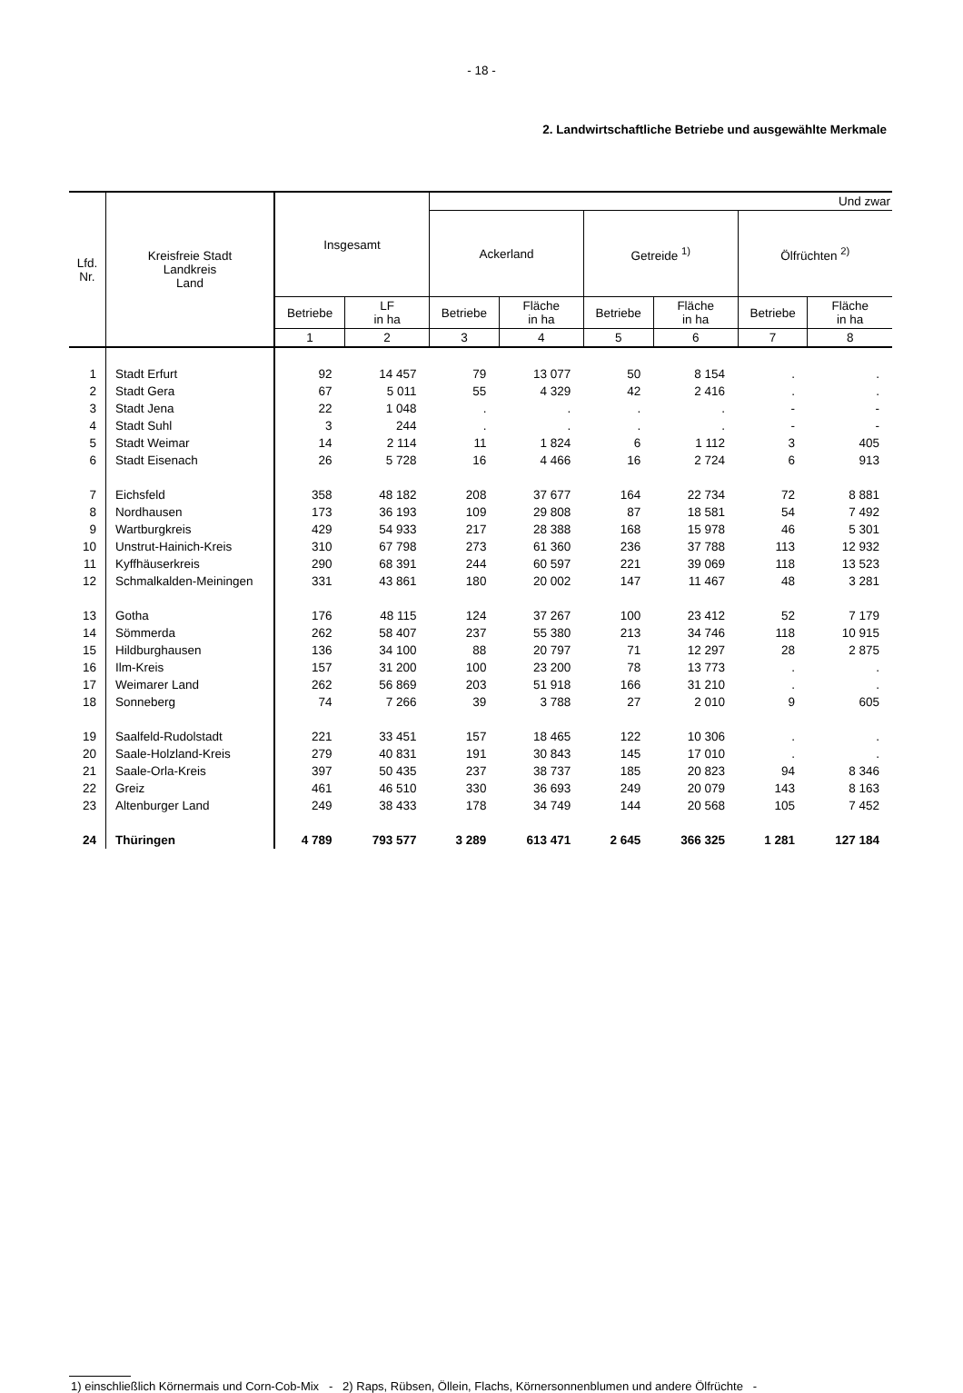- 18 -
2. Landwirtschaftliche Betriebe und ausgewählte Merkmale
| Lfd. Nr. | Kreisfreie Stadt Landkreis Land | Insgesamt | | Und zwar | | | | | |
| --- | --- | --- | --- | --- | --- | --- | --- | --- | --- |
| | | | | Ackerland | | Getreide <sup>1)</sup> | | Ölfrüchten <sup>2)</sup> | |
| | | Betriebe | LF in ha | Betriebe | Fläche in ha | Betriebe | Fläche in ha | Betriebe | Fläche in ha |
| | | 1 | 2 | 3 | 4 | 5 | 6 | 7 | 8 |
| 1 | Stadt Erfurt | 92 | 14 457 | 79 | 13 077 | 50 | 8 154 | . | . |
| 2 | Stadt Gera | 67 | 5 011 | 55 | 4 329 | 42 | 2 416 | . | . |
| 3 | Stadt Jena | 22 | 1 048 | . | . | . | . | - | - |
| 4 | Stadt Suhl | 3 | 244 | . | . | . | . | - | - |
| 5 | Stadt Weimar | 14 | 2 114 | 11 | 1 824 | 6 | 1 112 | 3 | 405 |
| 6 | Stadt Eisenach | 26 | 5 728 | 16 | 4 466 | 16 | 2 724 | 6 | 913 |
| 7 | Eichsfeld | 358 | 48 182 | 208 | 37 677 | 164 | 22 734 | 72 | 8 881 |
| 8 | Nordhausen | 173 | 36 193 | 109 | 29 808 | 87 | 18 581 | 54 | 7 492 |
| 9 | Wartburgkreis | 429 | 54 933 | 217 | 28 388 | 168 | 15 978 | 46 | 5 301 |
| 10 | Unstrut-Hainich-Kreis | 310 | 67 798 | 273 | 61 360 | 236 | 37 788 | 113 | 12 932 |
| 11 | Kyffhäuserkreis | 290 | 68 391 | 244 | 60 597 | 221 | 39 069 | 118 | 13 523 |
| 12 | Schmalkalden-Meiningen | 331 | 43 861 | 180 | 20 002 | 147 | 11 467 | 48 | 3 281 |
| 13 | Gotha | 176 | 48 115 | 124 | 37 267 | 100 | 23 412 | 52 | 7 179 |
| 14 | Sömmerda | 262 | 58 407 | 237 | 55 380 | 213 | 34 746 | 118 | 10 915 |
| 15 | Hildburghausen | 136 | 34 100 | 88 | 20 797 | 71 | 12 297 | 28 | 2 875 |
| 16 | Ilm-Kreis | 157 | 31 200 | 100 | 23 200 | 78 | 13 773 | . | . |
| 17 | Weimarer Land | 262 | 56 869 | 203 | 51 918 | 166 | 31 210 | . | . |
| 18 | Sonneberg | 74 | 7 266 | 39 | 3 788 | 27 | 2 010 | 9 | 605 |
| 19 | Saalfeld-Rudolstadt | 221 | 33 451 | 157 | 18 465 | 122 | 10 306 | . | . |
| 20 | Saale-Holzland-Kreis | 279 | 40 831 | 191 | 30 843 | 145 | 17 010 | . | . |
| 21 | Saale-Orla-Kreis | 397 | 50 435 | 237 | 38 737 | 185 | 20 823 | 94 | 8 346 |
| 22 | Greiz | 461 | 46 510 | 330 | 36 693 | 249 | 20 079 | 143 | 8 163 |
| 23 | Altenburger Land | 249 | 38 433 | 178 | 34 749 | 144 | 20 568 | 105 | 7 452 |
| 24 | Thüringen | 4 789 | 793 577 | 3 289 | 613 471 | 2 645 | 366 325 | 1 281 | 127 184 |
1) einschließlich Körnermais und Corn-Cob-Mix - 2) Raps, Rübsen, Öllein, Flachs, Körnersonnenblumen und andere Ölfrüchte -